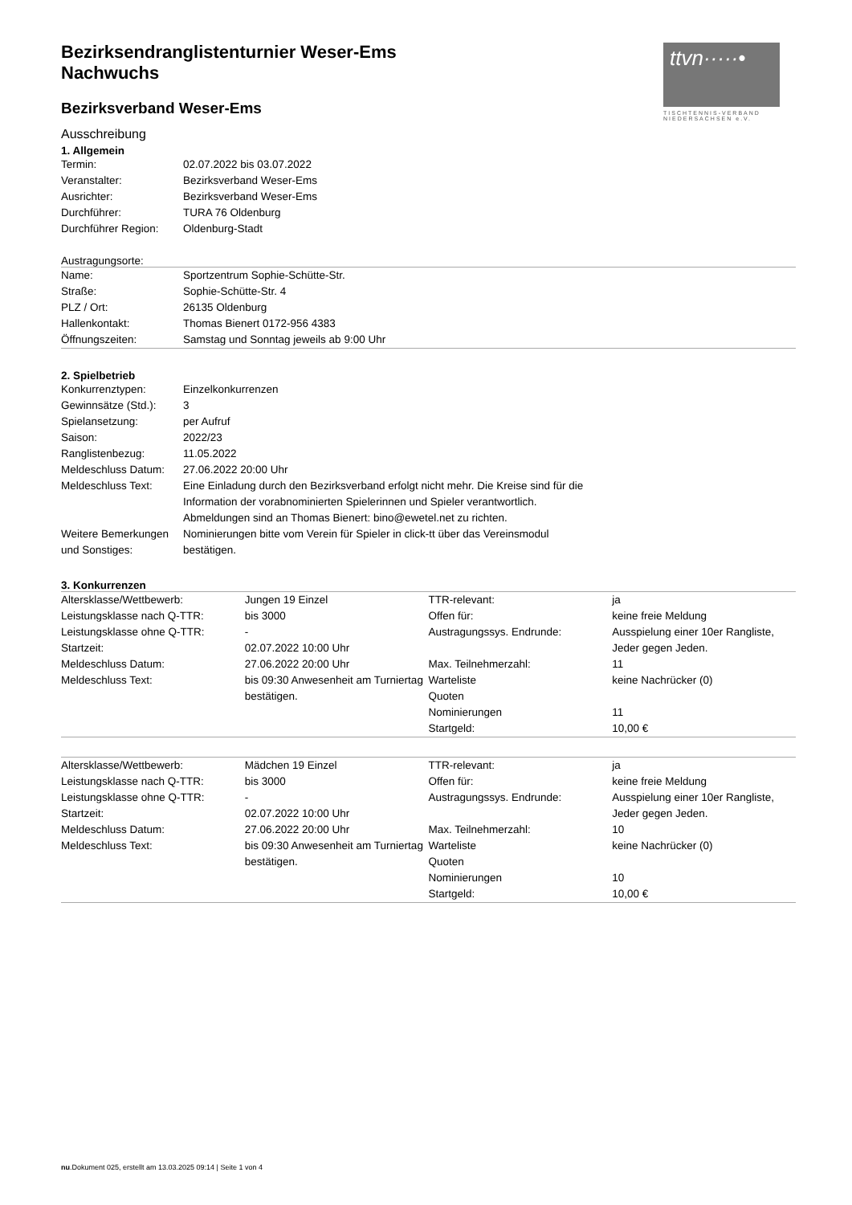ttvn·····•
TISCHTENNIS-VERBAND NIEDERSACHSEN e.V.
Bezirksendranglistenturnier Weser-Ems
Nachwuchs
Bezirksverband Weser-Ems
Ausschreibung
1. Allgemein
| Termin: | 02.07.2022 bis 03.07.2022 |
| Veranstalter: | Bezirksverband Weser-Ems |
| Ausrichter: | Bezirksverband Weser-Ems |
| Durchführer: | TURA 76 Oldenburg |
| Durchführer Region: | Oldenburg-Stadt |
Austragungsorte:
| Name: | Sportzentrum Sophie-Schütte-Str. |
| Straße: | Sophie-Schütte-Str. 4 |
| PLZ / Ort: | 26135 Oldenburg |
| Hallenkontakt: | Thomas Bienert 0172-956 4383 |
| Öffnungszeiten: | Samstag und Sonntag jeweils ab 9:00 Uhr |
2. Spielbetrieb
| Konkurrenztypen: | Einzelkonkurrenzen |
| Gewinnsätze (Std.): | 3 |
| Spielansetzung: | per Aufruf |
| Saison: | 2022/23 |
| Ranglistenbezug: | 11.05.2022 |
| Meldeschluss Datum: | 27.06.2022 20:00 Uhr |
| Meldeschluss Text: | Eine Einladung durch den Bezirksverband erfolgt nicht mehr. Die Kreise sind für die Information der vorabnominierten Spielerinnen und Spieler verantwortlich. Abmeldungen sind an Thomas Bienert: bino@ewetel.net zu richten. |
| Weitere Bemerkungen und Sonstiges: | Nominierungen bitte vom Verein für Spieler in click-tt über das Vereinsmodul bestätigen. |
3. Konkurrenzen
| Altersklasse/Wettbewerb: | Jungen 19 Einzel | TTR-relevant: | ja |
| Leistungsklasse nach Q-TTR: | bis 3000 | Offen für: | keine freie Meldung |
| Leistungsklasse ohne Q-TTR: | - | Austragungssys. Endrunde: | Ausspielung einer 10er Rangliste, Jeder gegen Jeden. |
| Startzeit: | 02.07.2022 10:00 Uhr | | |
| Meldeschluss Datum: | 27.06.2022 20:00 Uhr | Max. Teilnehmerzahl: | 11 |
| Meldeschluss Text: | bis 09:30 Anwesenheit am Turniertag bestätigen. | Warteliste | keine Nachrücker (0) |
| | | Quoten | |
| | | Nominierungen | 11 |
| | | Startgeld: | 10,00 € |
| Altersklasse/Wettbewerb: | Mädchen 19 Einzel | TTR-relevant: | ja |
| Leistungsklasse nach Q-TTR: | bis 3000 | Offen für: | keine freie Meldung |
| Leistungsklasse ohne Q-TTR: | - | Austragungssys. Endrunde: | Ausspielung einer 10er Rangliste, Jeder gegen Jeden. |
| Startzeit: | 02.07.2022 10:00 Uhr | | |
| Meldeschluss Datum: | 27.06.2022 20:00 Uhr | Max. Teilnehmerzahl: | 10 |
| Meldeschluss Text: | bis 09:30 Anwesenheit am Turniertag bestätigen. | Warteliste | keine Nachrücker (0) |
| | | Quoten | |
| | | Nominierungen | 10 |
| | | Startgeld: | 10,00 € |
nu.Dokument 025, erstellt am 13.03.2025 09:14 | Seite 1 von 4